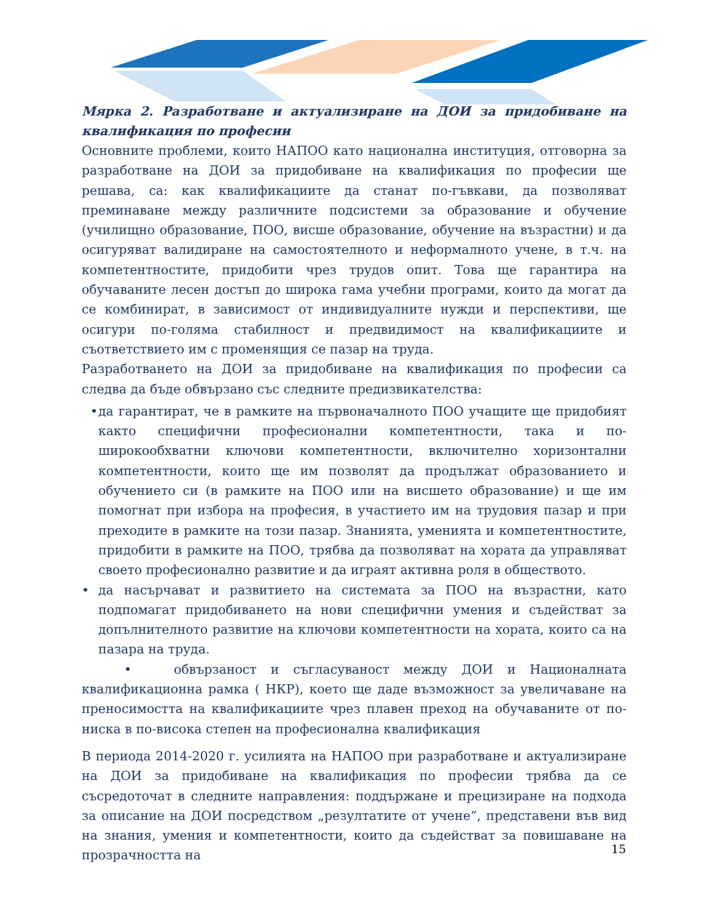Мярка 2. Разработване и актуализиране на ДОИ за придобиване на квалификация по професии
Основните проблеми, които НАПОО като национална институция, отговорна за разработване на ДОИ за придобиване на квалификация по професии ще решава, са: как квалификациите да станат по-гъвкави, да позволяват преминаване между различните подсистеми за образование и обучение (училищно образование, ПОО, висше образование, обучение на възрастни) и да осигуряват валидиране на самостоятелното и неформалното учене, в т.ч. на компетентностите, придобити чрез трудов опит. Това ще гарантира на обучаваните лесен достъп до широка гама учебни програми, които да могат да се комбинират, в зависимост от индивидуалните нужди и перспективи, ще осигури по-голяма стабилност и предвидимост на квалификациите и съответствието им с променящия се пазар на труда.
Разработването на ДОИ за придобиване на квалификация по професии са следва да бъде обвързано със следните предизвикателства:
• да гарантират, че в рамките на първоначалното ПОО учащите ще придобият както специфични професионални компетентности, така и по-широкообхватни ключови компетентности, включително хоризонтални компетентности, които ще им позволят да продължат образованието и обучението си (в рамките на ПОО или на висшето образование) и ще им помогнат при избора на професия, в участието им на трудовия пазар и при преходите в рамките на този пазар. Знанията, уменията и компетентностите, придобити в рамките на ПОО, трябва да позволяват на хората да управляват своето професионално развитие и да играят активна роля в обществото.
• да насърчават и развитието на системата за ПОО на възрастни, като подпомагат придобиването на нови специфични умения и съдействат за допълнителното развитие на ключови компетентности на хората, които са на пазара на труда.
• обвързаност и съгласуваност между ДОИ и Националната квалификационна рамка ( НКР), което ще даде възможност за увеличаване на преносимостта на квалификациите чрез плавен преход на обучаваните от по-ниска в по-висока степен на професионална квалификация
В периода 2014-2020 г. усилията на НАПОО при разработване и актуализиране на ДОИ за придобиване на квалификация по професии трябва да се съсредоточат в следните направления: поддържане и прецизиране на подхода за описание на ДОИ посредством „резултатите от учене“, представени във вид на знания, умения и компетентности, които да съдействат за повишаване на прозрачността на
15